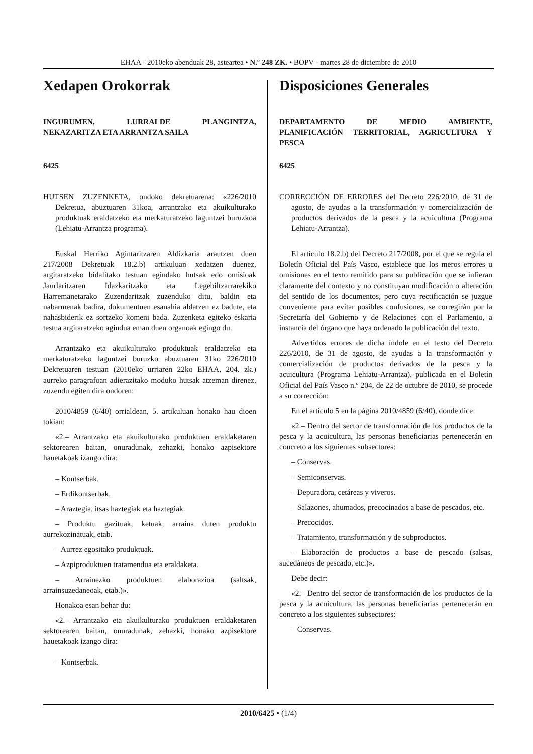EHAA - 2010eko abenduak 28, asteartea • N.º 248 ZK. • BOPV - martes 28 de diciembre de 2010
Xedapen Orokorrak
INGURUMEN, LURRALDE PLANGINTZA, NEKAZARITZA ETA ARRANTZA SAILA
6425
HUTSEN ZUZENKETA, ondoko dekretuarena: «226/2010 Dekretua, abuztuaren 31koa, arrantzako eta akuikulturako produktuak eraldatzeko eta merkaturatzeko laguntzei buruzkoa (Lehiatu-Arrantza programa).
Euskal Herriko Agintaritzaren Aldizkaria arautzen duen 217/2008 Dekretuak 18.2.b) artikuluan xedatzen duenez, argitaratzeko bidalitako testuan egindako hutsak edo omisioak Jaurlaritzaren Idazkaritzako eta Legebiltzarrarekiko Harremanetarako Zuzendaritzak zuzenduko ditu, baldin eta nabarmenak badira, dokumentuen esanahia aldatzen ez badute, eta nahasbiderik ez sortzeko komeni bada. Zuzenketa egiteko eskaria testua argitaratzeko agindua eman duen organoak egingo du.
Arrantzako eta akuikulturako produktuak eraldatzeko eta merkaturatzeko laguntzei buruzko abuztuaren 31ko 226/2010 Dekretuaren testuan (2010eko urriaren 22ko EHAA, 204. zk.) aurreko paragrafoan adierazitako moduko hutsak atzeman direnez, zuzendu egiten dira ondoren:
2010/4859 (6/40) orrialdean, 5. artikuluan honako hau dioen tokian:
«2.– Arrantzako eta akuikulturako produktuen eraldaketaren sektorearen baitan, onuradunak, zehazki, honako azpisektore hauetakoak izango dira:
– Kontserbak.
– Erdikontserbak.
– Araztegia, itsas haztegiak eta haztegiak.
– Produktu gazituak, ketuak, arraina duten produktu aurrekozinatuak, etab.
– Aurrez egositako produktuak.
– Azpiproduktuen tratamendua eta eraldaketa.
– Arrainezko produktuen elaborazioa (saltsak, arrainsuzedaneoak, etab.)».
Honakoa esan behar du:
«2.– Arrantzako eta akuikulturako produktuen eraldaketaren sektorearen baitan, onuradunak, zehazki, honako azpisektore hauetakoak izango dira:
– Kontserbak.
Disposiciones Generales
DEPARTAMENTO DE MEDIO AMBIENTE, PLANIFICACIÓN TERRITORIAL, AGRICULTURA Y PESCA
6425
CORRECCIÓN DE ERRORES del Decreto 226/2010, de 31 de agosto, de ayudas a la transformación y comercialización de productos derivados de la pesca y la acuicultura (Programa Lehiatu-Arrantza).
El artículo 18.2.b) del Decreto 217/2008, por el que se regula el Boletín Oficial del País Vasco, establece que los meros errores u omisiones en el texto remitido para su publicación que se infieran claramente del contexto y no constituyan modificación o alteración del sentido de los documentos, pero cuya rectificación se juzgue conveniente para evitar posibles confusiones, se corregirán por la Secretaría del Gobierno y de Relaciones con el Parlamento, a instancia del órgano que haya ordenado la publicación del texto.
Advertidos errores de dicha índole en el texto del Decreto 226/2010, de 31 de agosto, de ayudas a la transformación y comercialización de productos derivados de la pesca y la acuicultura (Programa Lehiatu-Arrantza), publicada en el Boletín Oficial del País Vasco n.º 204, de 22 de octubre de 2010, se procede a su corrección:
En el artículo 5 en la página 2010/4859 (6/40), donde dice:
«2.– Dentro del sector de transformación de los productos de la pesca y la acuicultura, las personas beneficiarias pertenecerán en concreto a los siguientes subsectores:
– Conservas.
– Semiconservas.
– Depuradora, cetáreas y viveros.
– Salazones, ahumados, precocinados a base de pescados, etc.
– Precocidos.
– Tratamiento, transformación y de subproductos.
– Elaboración de productos a base de pescado (salsas, sucedáneos de pescado, etc.)».
Debe decir:
«2.– Dentro del sector de transformación de los productos de la pesca y la acuicultura, las personas beneficiarias pertenecerán en concreto a los siguientes subsectores:
– Conservas.
2010/6425 • (1/4)